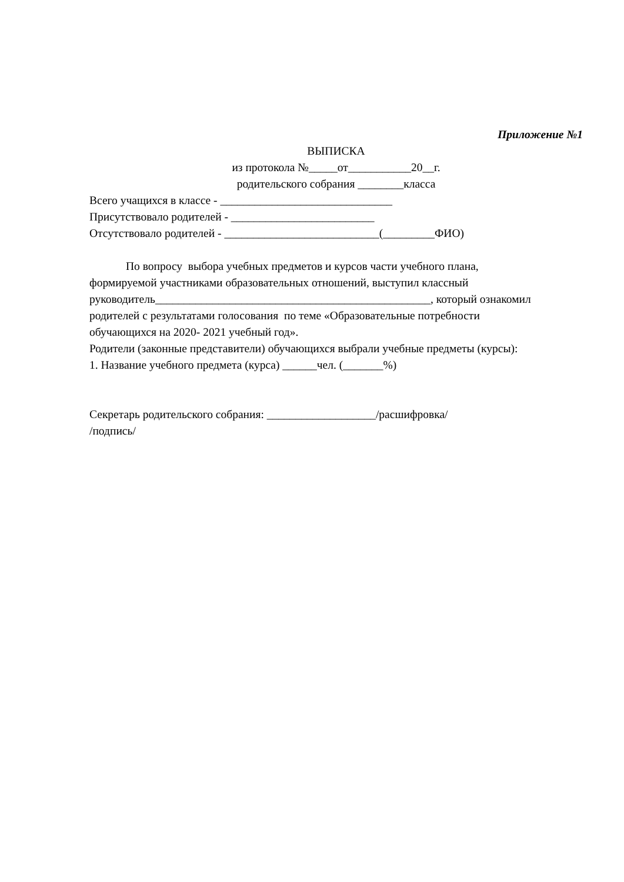Приложение №1
ВЫПИСКА
из протокола №_____от___________20__г.
родительского собрания ________класса
Всего учащихся в классе - ______________________________
Присутствовало родителей - _________________________
Отсутствовало родителей - ___________________________(_________ФИО)
По вопросу выбора учебных предметов и курсов части учебного плана,
формируемой участниками образовательных отношений, выступил классный
руководитель________________________________________________, который ознакомил
родителей с результатами голосования по теме «Образовательные потребности
обучающихся на 2020- 2021 учебный год».
Родители (законные представители) обучающихся выбрали учебные предметы (курсы):
1. Название учебного предмета (курса) ______чел. (_______%)
Секретарь родительского собрания: ___________________/расшифровка/
/подпись/